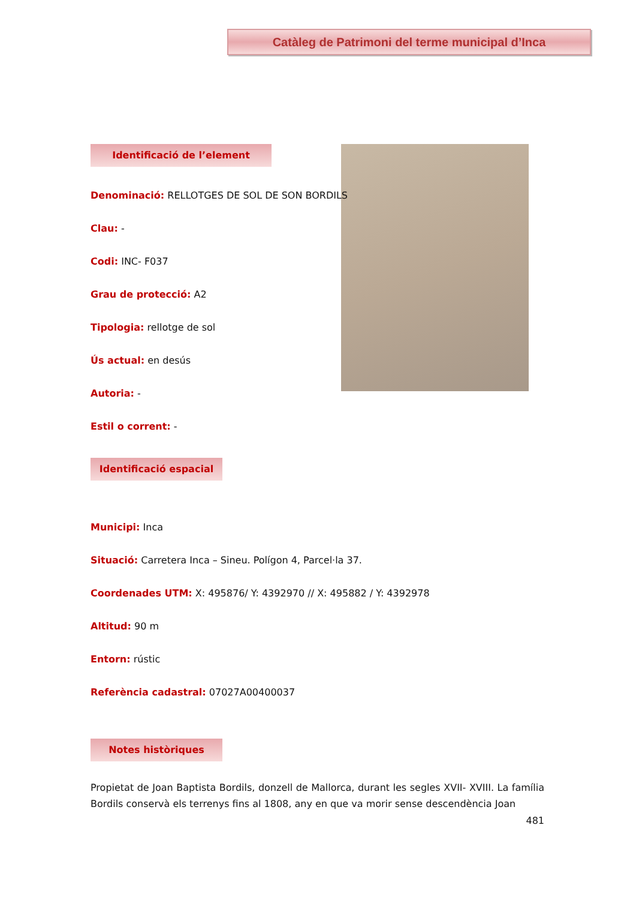Catàleg de Patrimoni del terme municipal d’Inca
Identificació de l’element
Denominació: RELLOTGES DE SOL DE SON BORDILS
Clau: -
Codi: INC- F037
Grau de protecció: A2
Tipologia: rellotge de sol
Ús actual: en desús
Autoria: -
Estil o corrent: -
Identificació espacial
Municipi: Inca
Situació: Carretera Inca – Sineu. Polígon 4, Parcel·la 37.
Coordenades UTM: X: 495876/ Y: 4392970 // X: 495882 / Y: 4392978
Altitud: 90 m
Entorn: rústic
Referència cadastral: 07027A00400037
Notes històriques
Propietat de Joan Baptista Bordils, donzell de Mallorca, durant les segles XVII- XVIII. La família Bordils conservà els terrenys fins al 1808, any en que va morir sense descendència Joan
481